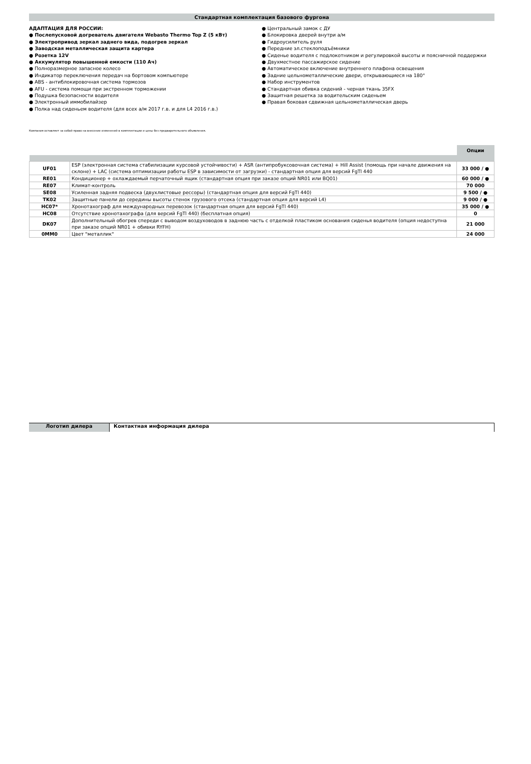Стандартная комплектация базового фургона
АДАПТАЦИЯ ДЛЯ РОССИИ:
● Послепусковой догреватель двигателя Webasto Thermo Top Z (5 кВт)
● Электропривод зеркал заднего вида, подогрев зеркал
● Заводская металлическая защита картера
● Розетка 12V
● Аккумулятор повышенной емкости (110 Ач)
● Полноразмерное запасное колесо
● Индикатор переключения передач на бортовом компьютере
● ABS - антиблокировочная система тормозов
● AFU - система помощи при экстренном торможении
● Подушка безопасности водителя
● Электронный иммобилайзер
● Полка над сиденьем водителя (для всех а/м 2017 г.в. и для L4 2016 г.в.)
● Центральный замок с ДУ
● Блокировка дверей внутри а/м
● Гидроусилитель руля
● Передние эл.стеклоподъёмники
● Сиденье водителя с подлокотником и регулировкой высоты и поясничной поддержки
● Двухместное пассажирское сидение
● Автоматическое включение внутреннего плафона освещения
● Задние цельнометаллические двери, открывающиеся на 180°
● Набор инструментов
● Стандартная обивка сидений - черная ткань 35FX
● Защитная решетка за водительским сиденьем
● Правая боковая сдвижная цельнометаллическая дверь
Компания оставляет за собой право на внесение изменений в комплектации и цены без предварительного объявления.
| | | Опции |
| UF01 | ESP (электронная система стабилизации курсовой устойчивости) + ASR (антипробуксовочная система) + Hill Assist (помощь при начале движения на склоне) + LAC (система оптимизации работы ESP в зависимости от загрузки) - стандартная опция для версий FgTl 440 | 33 000 / ● |
| RE01 | Кондиционер + охлаждаемый перчаточный ящик (стандартная опция при заказе опций NR01 или BQ01) | 60 000 / ● |
| RE07 | Климат-контроль | 70 000 |
| SE08 | Усиленная задняя подвеска (двухлистовые рессоры) (стандартная опция для версий FgTl 440) | 9 500 / ● |
| TK02 | Защитные панели до середины высоты стенок грузового отсека (стандартная опция для версий L4) | 9 000 / ● |
| HC07* | Хронотахограф для международных перевозок (стандартная опция для версий FgTl 440) | 35 000 / ● |
| HC08 | Отсутствие хронотахографа (для версий FgTl 440) (бесплатная опция) | 0 |
| DK07 | Дополнительный обогрев спереди с выводом воздуховодов в заднюю часть с отделкой пластиком основания сиденья водителя (опция недоступна при заказе опций NR01 + обивки RYFH) | 21 000 |
| 0MM0 | Цвет "металлик" | 24 000 |
Логотип дилера Контактная информация дилера